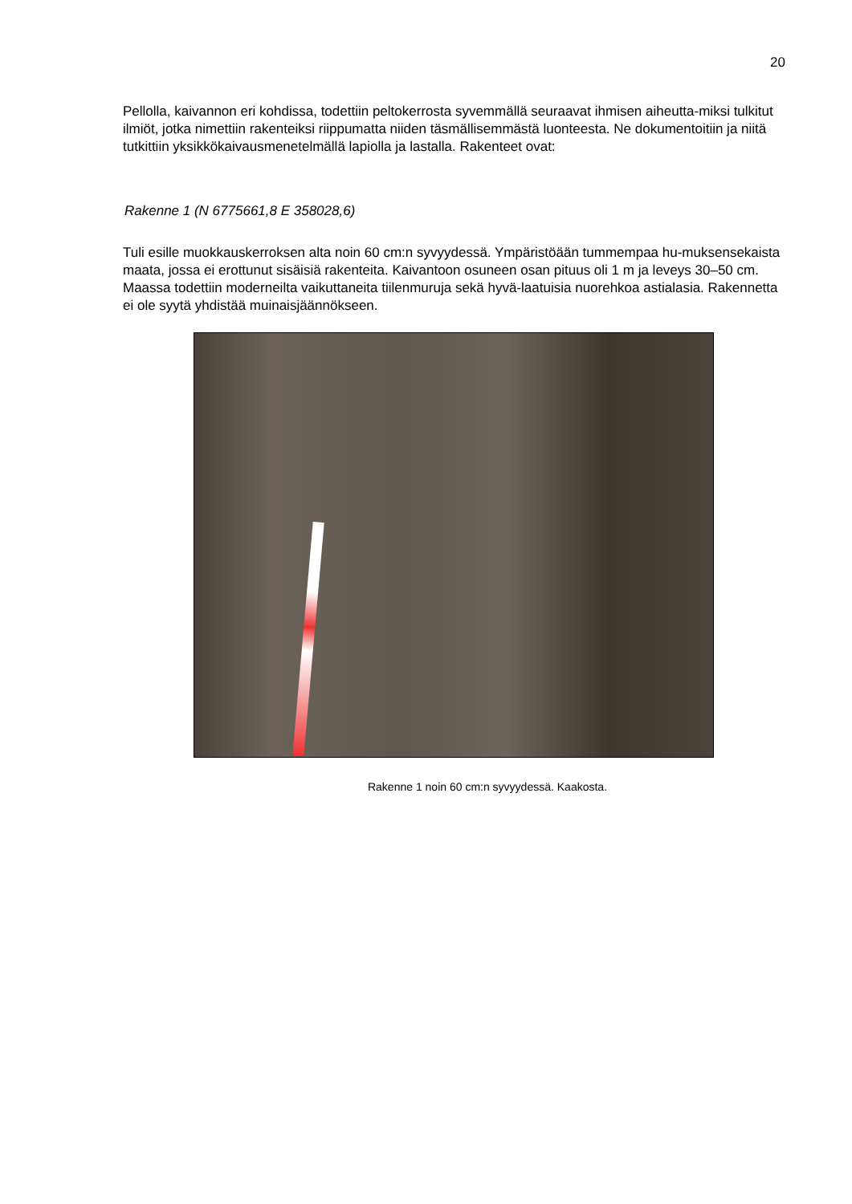20
Pellolla, kaivannon eri kohdissa, todettiin peltokerrosta syvemmällä seuraavat ihmisen aiheutta-miksi tulkitut ilmiöt, jotka nimettiin rakenteiksi riippumatta niiden täsmällisemmästä luonteesta. Ne dokumentoitiin ja niitä tutkittiin yksikkökaivausmenetelmällä lapiolla ja lastalla. Rakenteet ovat:
Rakenne 1 (N 6775661,8 E 358028,6)
Tuli esille muokkauskerroksen alta noin 60 cm:n syvyydessä. Ympäristöään tummempaa hu-muksensekaista maata, jossa ei erottunut sisäisiä rakenteita. Kaivantoon osuneen osan pituus oli 1 m ja leveys 30–50 cm. Maassa todettiin moderneilta vaikuttaneita tiilenmuruja sekä hyvä-laatuisia nuorehkoa astialasia. Rakennetta ei ole syytä yhdistää muinaisjäännökseen.
Rakenne 1 noin 60 cm:n syvyydessä. Kaakosta.